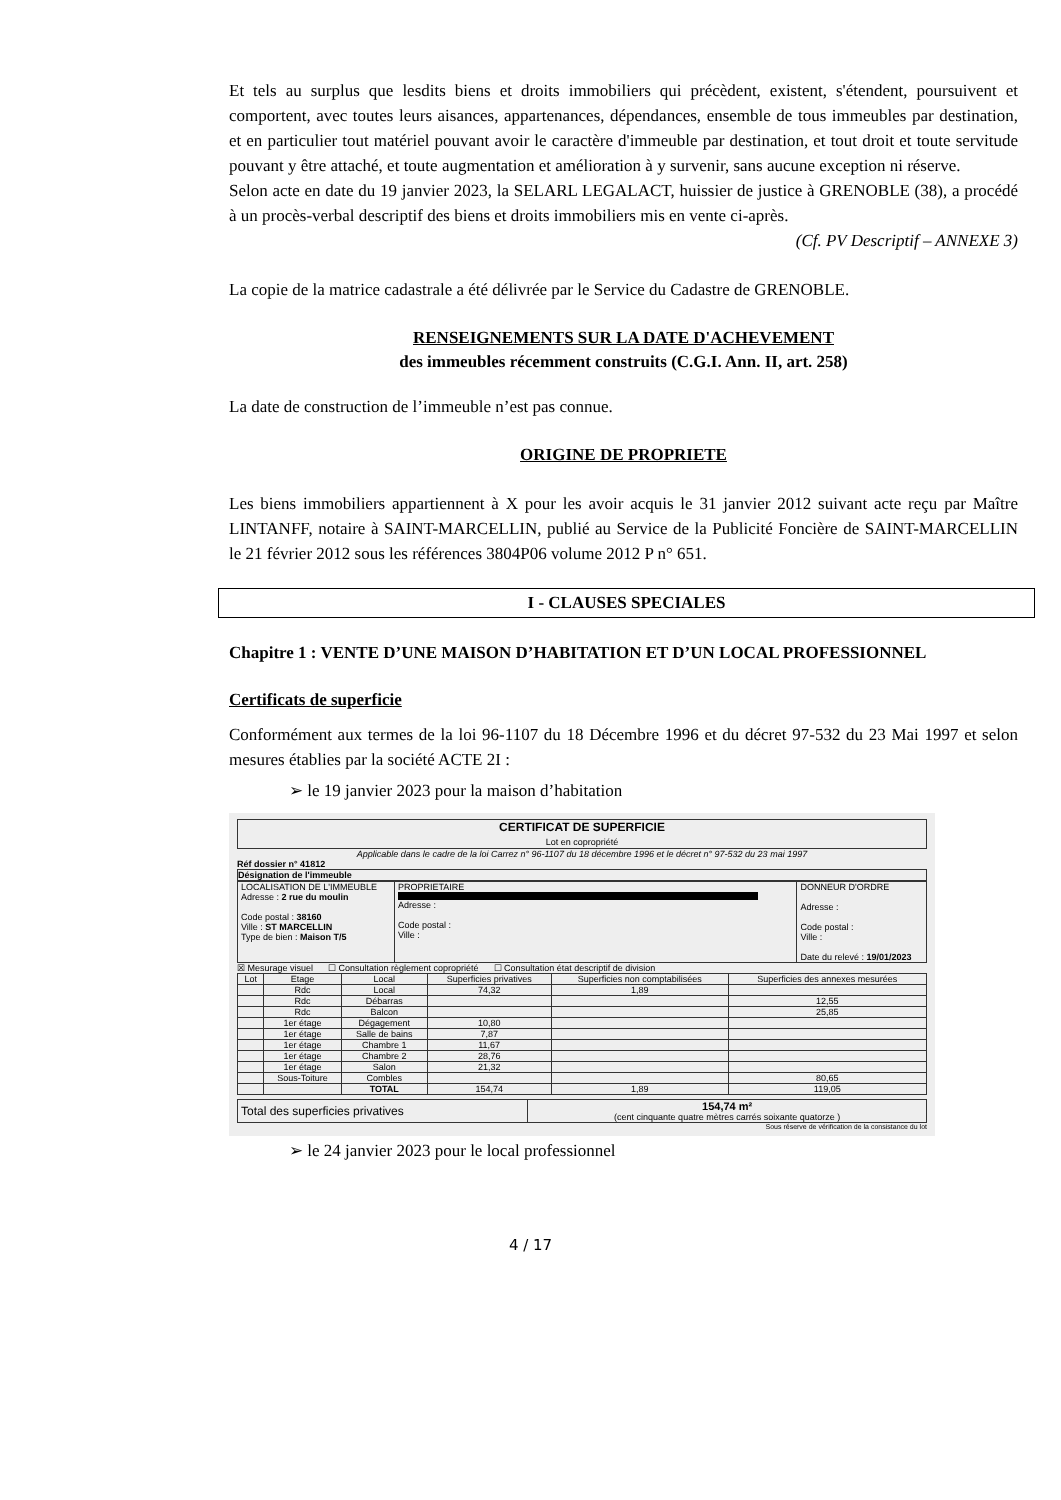Et tels au surplus que lesdits biens et droits immobiliers qui précèdent, existent, s'étendent, poursuivent et comportent, avec toutes leurs aisances, appartenances, dépendances, ensemble de tous immeubles par destination, et en particulier tout matériel pouvant avoir le caractère d'immeuble par destination, et tout droit et toute servitude pouvant y être attaché, et toute augmentation et amélioration à y survenir, sans aucune exception ni réserve.
Selon acte en date du 19 janvier 2023, la SELARL LEGALACT, huissier de justice à GRENOBLE (38), a procédé à un procès-verbal descriptif des biens et droits immobiliers mis en vente ci-après.
(Cf. PV Descriptif – ANNEXE 3)
La copie de la matrice cadastrale a été délivrée par le Service du Cadastre de GRENOBLE.
RENSEIGNEMENTS SUR LA DATE D'ACHEVEMENT
des immeubles récemment construits (C.G.I. Ann. II, art. 258)
La date de construction de l’immeuble n’est pas connue.
ORIGINE DE PROPRIETE
Les biens immobiliers appartiennent à X pour les avoir acquis le 31 janvier 2012 suivant acte reçu par Maître LINTANFF, notaire à SAINT-MARCELLIN, publié au Service de la Publicité Foncière de SAINT-MARCELLIN le 21 février 2012 sous les références 3804P06 volume 2012 P n° 651.
I - CLAUSES SPECIALES
Chapitre 1 : VENTE D’UNE MAISON D’HABITATION ET D’UN LOCAL PROFESSIONNEL
Certificats de superficie
Conformément aux termes de la loi 96-1107 du 18 Décembre 1996 et du décret 97-532 du 23 Mai 1997 et selon mesures établies par la société ACTE 2I :
➢ le 19 janvier 2023 pour la maison d’habitation
CERTIFICAT DE SUPERFICIE
Lot en copropriété
Applicable dans le cadre de la loi Carrez n° 96-1107 du 18 décembre 1996 et le décret n° 97-532 du 23 mai 1997
Réf dossier n° 41812
Désignation de l'immeuble
| LOCALISATION DE L'IMMEUBLE Adresse : 2 rue du moulin Code postal : 38160 Ville : ST MARCELLIN Type de bien : Maison T/5 | PROPRIETAIRE Adresse : Code postal : Ville : | DONNEUR D'ORDRE Adresse : Code postal : Ville : Date du relevé : 19/01/2023 |
☒ Mesurage visuel ☐ Consultation règlement copropriété ☐ Consultation état descriptif de division
| Lot | Etage | Local | Superficies privatives | Superficies non comptabilisées | Superficies des annexes mesurées |
| --- | --- | --- | --- | --- | --- |
| | Rdc | Local | 74,32 | 1,89 | |
| | Rdc | Débarras | | | 12,55 |
| | Rdc | Balcon | | | 25,85 |
| | 1er étage | Dégagement | 10,80 | | |
| | 1er étage | Salle de bains | 7,87 | | |
| | 1er étage | Chambre 1 | 11,67 | | |
| | 1er étage | Chambre 2 | 28,76 | | |
| | 1er étage | Salon | 21,32 | | |
| | Sous-Toiture | Combles | | | 80,65 |
| | | TOTAL | 154,74 | 1,89 | 119,05 |
| Total des superficies privatives | 154,74 m² (cent cinquante quatre mètres carrés soixante quatorze ) |
Sous réserve de vérification de la consistance du lot
➢ le 24 janvier 2023 pour le local professionnel
4 / 17